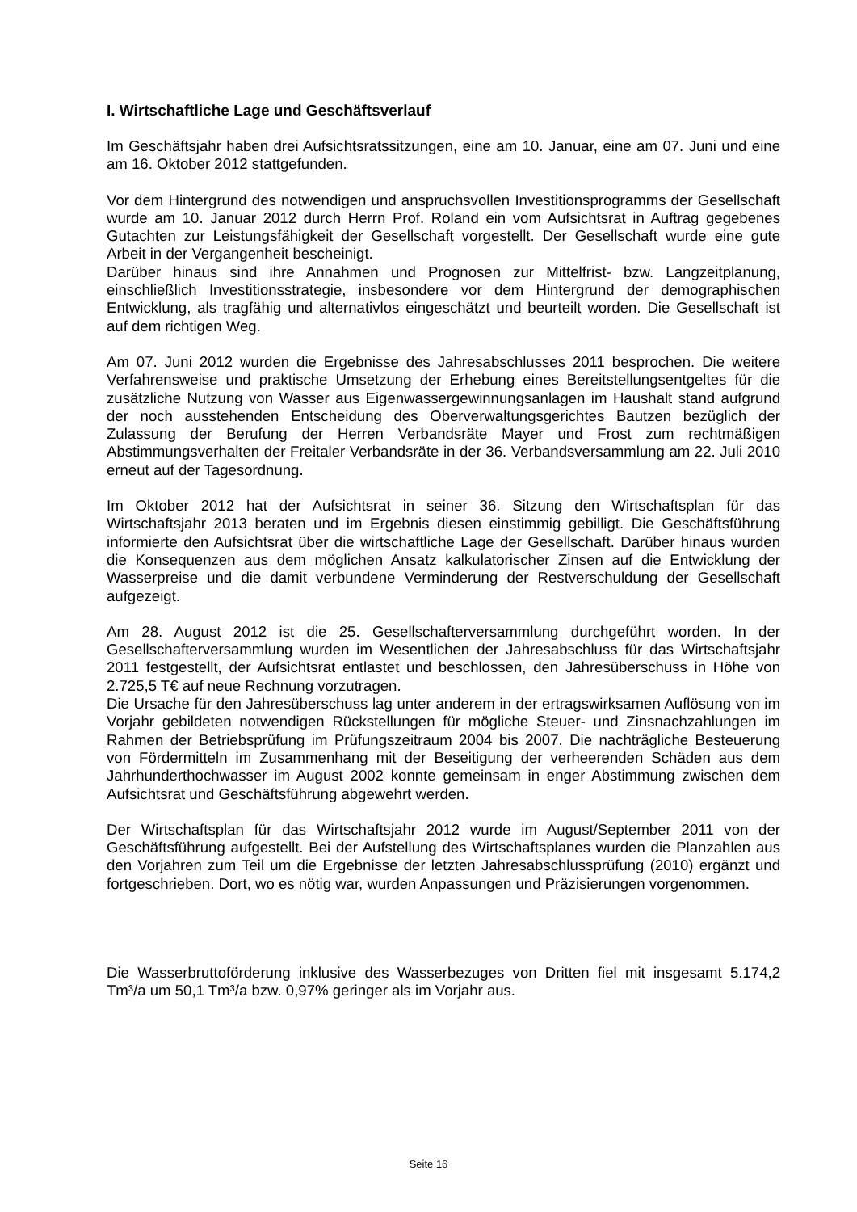I. Wirtschaftliche Lage und Geschäftsverlauf
Im Geschäftsjahr haben drei Aufsichtsratssitzungen, eine am 10. Januar, eine am 07. Juni und eine am 16. Oktober 2012 stattgefunden.
Vor dem Hintergrund des notwendigen und anspruchsvollen Investitionsprogramms der Gesellschaft wurde am 10. Januar 2012 durch Herrn Prof. Roland ein vom Aufsichtsrat in Auftrag gegebenes Gutachten zur Leistungsfähigkeit der Gesellschaft vorgestellt. Der Gesellschaft wurde eine gute Arbeit in der Vergangenheit bescheinigt.
Darüber hinaus sind ihre Annahmen und Prognosen zur Mittelfrist- bzw. Langzeitplanung, einschließlich Investitionsstrategie, insbesondere vor dem Hintergrund der demographischen Entwicklung, als tragfähig und alternativlos eingeschätzt und beurteilt worden. Die Gesellschaft ist auf dem richtigen Weg.
Am 07. Juni 2012 wurden die Ergebnisse des Jahresabschlusses 2011 besprochen. Die weitere Verfahrensweise und praktische Umsetzung der Erhebung eines Bereitstellungsentgeltes für die zusätzliche Nutzung von Wasser aus Eigenwassergewinnungsanlagen im Haushalt stand aufgrund der noch ausstehenden Entscheidung des Oberverwaltungsgerichtes Bautzen bezüglich der Zulassung der Berufung der Herren Verbandsräte Mayer und Frost zum rechtmäßigen Abstimmungsverhalten der Freitaler Verbandsräte in der 36. Verbandsversammlung am 22. Juli 2010 erneut auf der Tagesordnung.
Im Oktober 2012 hat der Aufsichtsrat in seiner 36. Sitzung den Wirtschaftsplan für das Wirtschaftsjahr 2013 beraten und im Ergebnis diesen einstimmig gebilligt. Die Geschäftsführung informierte den Aufsichtsrat über die wirtschaftliche Lage der Gesellschaft. Darüber hinaus wurden die Konsequenzen aus dem möglichen Ansatz kalkulatorischer Zinsen auf die Entwicklung der Wasserpreise und die damit verbundene Verminderung der Restverschuldung der Gesellschaft aufgezeigt.
Am 28. August 2012 ist die 25. Gesellschafterversammlung durchgeführt worden. In der Gesellschafterversammlung wurden im Wesentlichen der Jahresabschluss für das Wirtschaftsjahr 2011 festgestellt, der Aufsichtsrat entlastet und beschlossen, den Jahresüberschuss in Höhe von 2.725,5 T€ auf neue Rechnung vorzutragen.
Die Ursache für den Jahresüberschuss lag unter anderem in der ertragswirksamen Auflösung von im Vorjahr gebildeten notwendigen Rückstellungen für mögliche Steuer- und Zinsnachzahlungen im Rahmen der Betriebsprüfung im Prüfungszeitraum 2004 bis 2007. Die nachträgliche Besteuerung von Fördermitteln im Zusammenhang mit der Beseitigung der verheerenden Schäden aus dem Jahrhunderthochwasser im August 2002 konnte gemeinsam in enger Abstimmung zwischen dem Aufsichtsrat und Geschäftsführung abgewehrt werden.
Der Wirtschaftsplan für das Wirtschaftsjahr 2012 wurde im August/September 2011 von der Geschäftsführung aufgestellt. Bei der Aufstellung des Wirtschaftsplanes wurden die Planzahlen aus den Vorjahren zum Teil um die Ergebnisse der letzten Jahresabschlussprüfung (2010) ergänzt und fortgeschrieben. Dort, wo es nötig war, wurden Anpassungen und Präzisierungen vorgenommen.
Die Wasserbruttoförderung inklusive des Wasserbezuges von Dritten fiel mit insgesamt 5.174,2 Tm³/a um 50,1 Tm³/a bzw. 0,97% geringer als im Vorjahr aus.
Seite 16